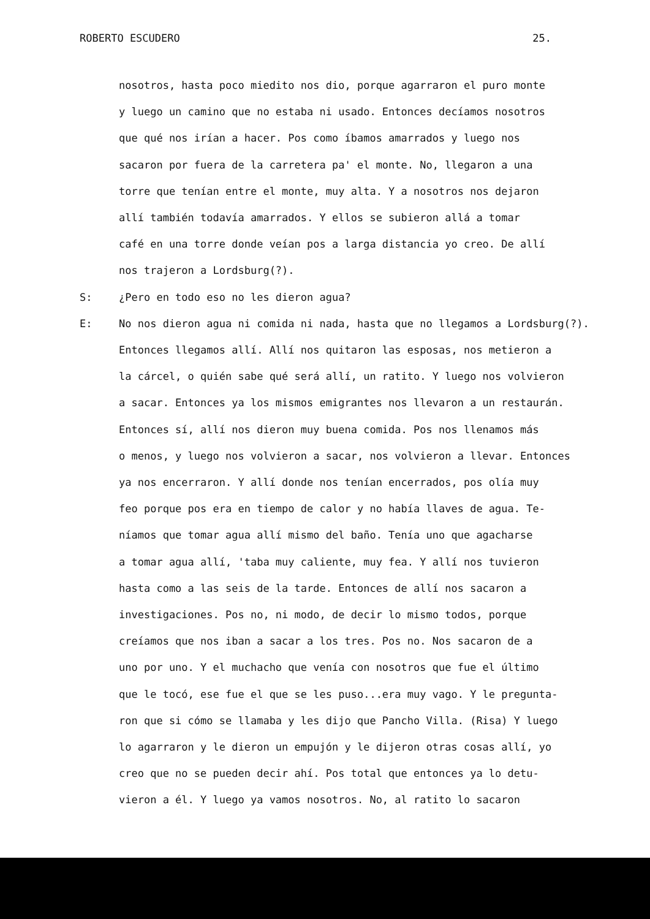ROBERTO ESCUDERO 25.
nosotros, hasta poco miedito nos dio, porque agarraron el puro monte
y luego un camino que no estaba ni usado. Entonces decíamos nosotros
que qué nos irían a hacer. Pos como íbamos amarrados y luego nos
sacaron por fuera de la carretera pa' el monte. No, llegaron a una
torre que tenían entre el monte, muy alta. Y a nosotros nos dejaron
allí también todavía amarrados. Y ellos se subieron allá a tomar
café en una torre donde veían pos a larga distancia yo creo. De allí
nos trajeron a Lordsburg(?).
S: ¿Pero en todo eso no les dieron agua?
E: No nos dieron agua ni comida ni nada, hasta que no llegamos a Lordsburg(?).
Entonces llegamos allí. Allí nos quitaron las esposas, nos metieron a
la cárcel, o quién sabe qué será allí, un ratito. Y luego nos volvieron
a sacar. Entonces ya los mismos emigrantes nos llevaron a un restaurán.
Entonces sí, allí nos dieron muy buena comida. Pos nos llenamos más
o menos, y luego nos volvieron a sacar, nos volvieron a llevar. Entonces
ya nos encerraron. Y allí donde nos tenían encerrados, pos olía muy
feo porque pos era en tiempo de calor y no había llaves de agua. Te-
níamos que tomar agua allí mismo del baño. Tenía uno que agacharse
a tomar agua allí, 'taba muy caliente, muy fea. Y allí nos tuvieron
hasta como a las seis de la tarde. Entonces de allí nos sacaron a
investigaciones. Pos no, ni modo, de decir lo mismo todos, porque
creíamos que nos iban a sacar a los tres. Pos no. Nos sacaron de a
uno por uno. Y el muchacho que venía con nosotros que fue el último
que le tocó, ese fue el que se les puso...era muy vago. Y le pregunta-
ron que si cómo se llamaba y les dijo que Pancho Villa. (Risa) Y luego
lo agarraron y le dieron un empujón y le dijeron otras cosas allí, yo
creo que no se pueden decir ahí. Pos total que entonces ya lo detu-
vieron a él. Y luego ya vamos nosotros. No, al ratito lo sacaron